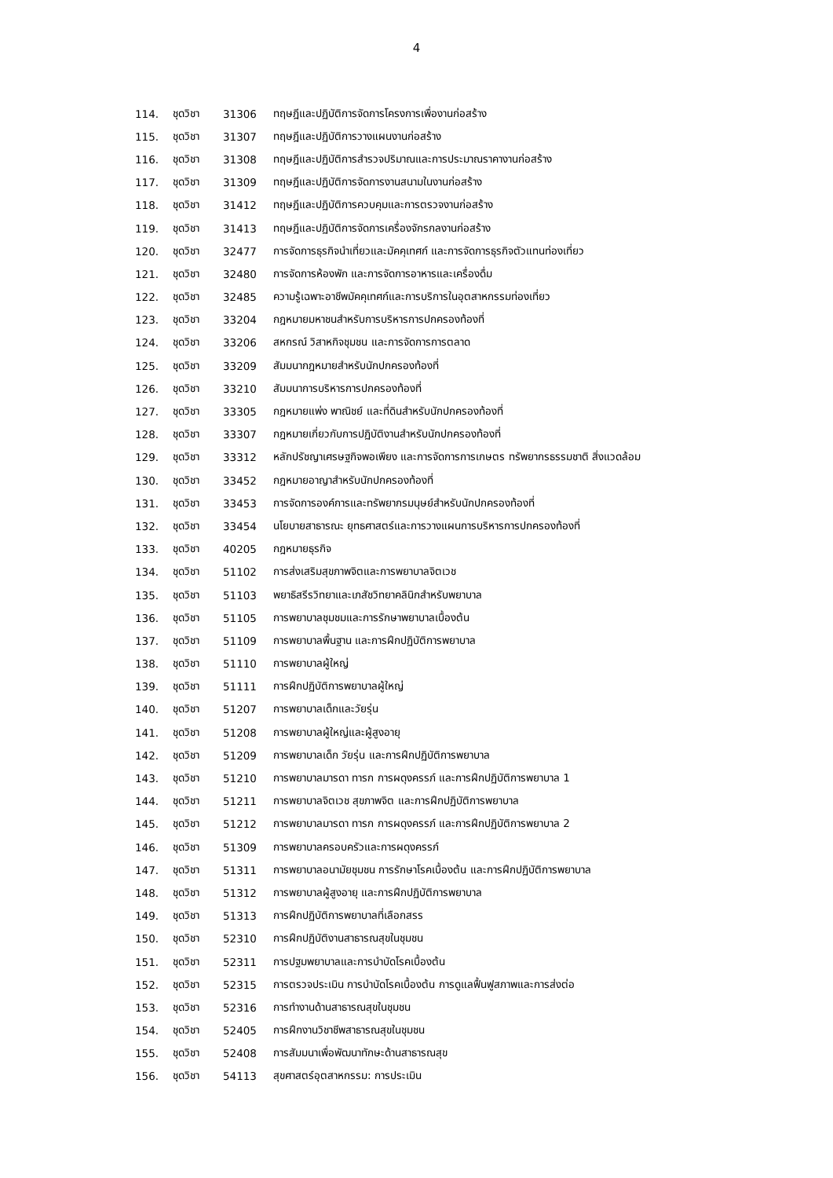4
114. ชุดวิชา 31306 ทฤษฎีและปฏิบัติการจัดการโครงการเพื่องานก่อสร้าง
115. ชุดวิชา 31307 ทฤษฎีและปฏิบัติการวางแผนงานก่อสร้าง
116. ชุดวิชา 31308 ทฤษฎีและปฏิบัติการสำรวจปริมาณและการประมาณราคางานก่อสร้าง
117. ชุดวิชา 31309 ทฤษฎีและปฏิบัติการจัดการงานสนามในงานก่อสร้าง
118. ชุดวิชา 31412 ทฤษฎีและปฏิบัติการควบคุมและการตรวจงานก่อสร้าง
119. ชุดวิชา 31413 ทฤษฎีและปฏิบัติการจัดการเครื่องจักรกลงานก่อสร้าง
120. ชุดวิชา 32477 การจัดการธุรกิจนำเที่ยวและมัคคุเทศก์ และการจัดการธุรกิจตัวแทนท่องเที่ยว
121. ชุดวิชา 32480 การจัดการห้องพัก และการจัดการอาหารและเครื่องดื่ม
122. ชุดวิชา 32485 ความรู้เฉพาะอาชีพมัคคุเทศก์และการบริการในอุตสาหกรรมท่องเที่ยว
123. ชุดวิชา 33204 กฎหมายมหาชนสำหรับการบริหารการปกครองท้องที่
124. ชุดวิชา 33206 สหกรณ์ วิสาหกิจชุมชน และการจัดการการตลาด
125. ชุดวิชา 33209 สัมมนากฎหมายสำหรับนักปกครองท้องที่
126. ชุดวิชา 33210 สัมมนาการบริหารการปกครองท้องที่
127. ชุดวิชา 33305 กฎหมายแพ่ง พาณิชย์ และที่ดินสำหรับนักปกครองท้องที่
128. ชุดวิชา 33307 กฎหมายเกี่ยวกับการปฏิบัติงานสำหรับนักปกครองท้องที่
129. ชุดวิชา 33312 หลักปรัชญาเศรษฐกิจพอเพียง และการจัดการการเกษตร ทรัพยากรธรรมชาติ สิ่งแวดล้อม
130. ชุดวิชา 33452 กฎหมายอาญาสำหรับนักปกครองท้องที่
131. ชุดวิชา 33453 การจัดการองค์การและทรัพยากรมนุษย์สำหรับนักปกครองท้องที่
132. ชุดวิชา 33454 นโยบายสาธารณะ ยุทธศาสตร์และการวางแผนการบริหารการปกครองท้องที่
133. ชุดวิชา 40205 กฎหมายธุรกิจ
134. ชุดวิชา 51102 การส่งเสริมสุขภาพจิตและการพยาบาลจิตเวช
135. ชุดวิชา 51103 พยาธิสรีรวิทยาและเภสัชวิทยาคลินิกสำหรับพยาบาล
136. ชุดวิชา 51105 การพยาบาลชุมชมและการรักษาพยาบาลเบื้องต้น
137. ชุดวิชา 51109 การพยาบาลพื้นฐาน และการฝึกปฏิบัติการพยาบาล
138. ชุดวิชา 51110 การพยาบาลผู้ใหญ่
139. ชุดวิชา 51111 การฝึกปฏิบัติการพยาบาลผู้ใหญ่
140. ชุดวิชา 51207 การพยาบาลเด็กและวัยรุ่น
141. ชุดวิชา 51208 การพยาบาลผู้ใหญ่และผู้สูงอายุ
142. ชุดวิชา 51209 การพยาบาลเด็ก วัยรุ่น และการฝึกปฏิบัติการพยาบาล
143. ชุดวิชา 51210 การพยาบาลมารดา ทารก การผดุงครรภ์ และการฝึกปฏิบัติการพยาบาล 1
144. ชุดวิชา 51211 การพยาบาลจิตเวช สุขภาพจิต และการฝึกปฏิบัติการพยาบาล
145. ชุดวิชา 51212 การพยาบาลมารดา ทารก การผดุงครรภ์ และการฝึกปฏิบัติการพยาบาล 2
146. ชุดวิชา 51309 การพยาบาลครอบครัวและการผดุงครรภ์
147. ชุดวิชา 51311 การพยาบาลอนามัยชุมชน การรักษาโรคเบื้องต้น และการฝึกปฏิบัติการพยาบาล
148. ชุดวิชา 51312 การพยาบาลผู้สูงอายุ และการฝึกปฏิบัติการพยาบาล
149. ชุดวิชา 51313 การฝึกปฏิบัติการพยาบาลที่เลือกสรร
150. ชุดวิชา 52310 การฝึกปฏิบัติงานสาธารณสุขในชุมชน
151. ชุดวิชา 52311 การปฐมพยาบาลและการบำบัดโรคเบื้องต้น
152. ชุดวิชา 52315 การตรวจประเมิน การบำบัดโรคเบื้องต้น การดูแลฟื้นฟูสภาพและการส่งต่อ
153. ชุดวิชา 52316 การทำงานด้านสาธารณสุขในชุมชน
154. ชุดวิชา 52405 การฝึกงานวิชาชีพสาธารณสุขในชุมชน
155. ชุดวิชา 52408 การสัมมนาเพื่อพัฒนาทักษะด้านสาธารณสุข
156. ชุดวิชา 54113 สุขศาสตร์อุตสาหกรรม: การประเมิน